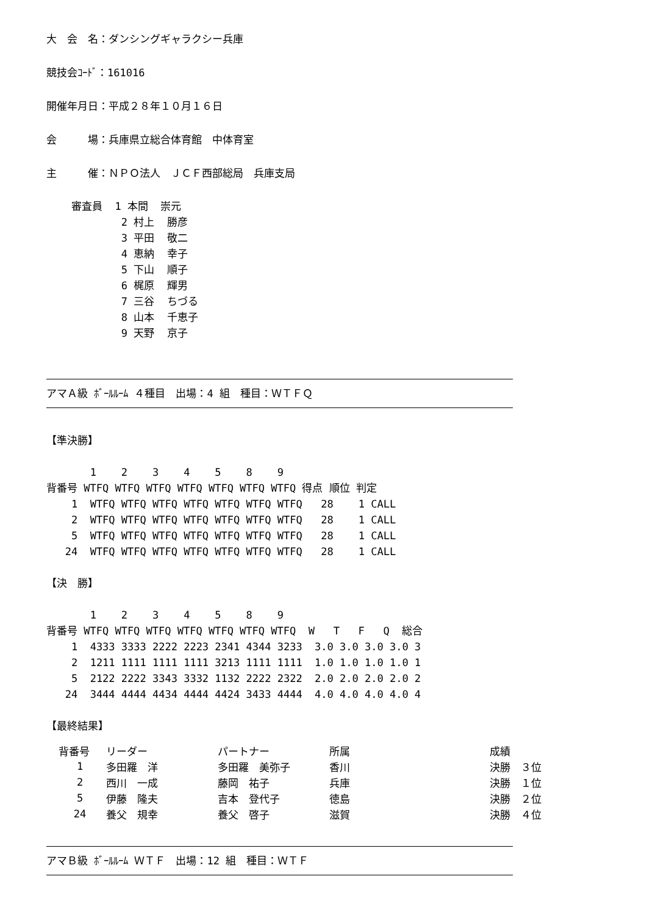大　会　名：ダンシングギャラクシー兵庫
競技会ｺｰﾄﾞ：161016
開催年月日：平成２８年１０月１６日
会　　　場：兵庫県立総合体育館　中体育室
主　　　催：ＮＰＯ法人　ＪＣＦ西部総局　兵庫支局
    審査員  1 本間  崇元
            2 村上  勝彦
            3 平田  敬二
            4 恵納  幸子
            5 下山  順子
            6 梶原  輝男
            7 三谷  ちづる
            8 山本  千恵子
            9 天野  京子
アマＡ級 ﾎﾞｰﾙﾙｰﾑ ４種目　出場：4 組　種目：ＷＴＦＱ
【準決勝】

       1    2    3    4    5    8    9
背番号 WTFQ WTFQ WTFQ WTFQ WTFQ WTFQ WTFQ 得点 順位 判定
    1  WTFQ WTFQ WTFQ WTFQ WTFQ WTFQ WTFQ   28    1 CALL
    2  WTFQ WTFQ WTFQ WTFQ WTFQ WTFQ WTFQ   28    1 CALL
    5  WTFQ WTFQ WTFQ WTFQ WTFQ WTFQ WTFQ   28    1 CALL
   24  WTFQ WTFQ WTFQ WTFQ WTFQ WTFQ WTFQ   28    1 CALL

【決　勝】

       1    2    3    4    5    8    9
背番号 WTFQ WTFQ WTFQ WTFQ WTFQ WTFQ WTFQ  W   T   F   Q  総合
    1  4333 3333 2222 2223 2341 4344 3233  3.0 3.0 3.0 3.0 3
    2  1211 1111 1111 1111 3213 1111 1111  1.0 1.0 1.0 1.0 1
    5  2122 2222 3343 3332 1132 2222 2322  2.0 2.0 2.0 2.0 2
   24  3444 4444 4434 4444 4424 3433 4444  4.0 4.0 4.0 4.0 4

【最終結果】
| 背番号 | リーダー | パートナー | 所属 | 成績 |
| --- | --- | --- | --- | --- |
| 1 | 多田羅 洋 | 多田羅 美弥子 | 香川 | 決勝 ３位 |
| 2 | 西川 一成 | 藤岡 祐子 | 兵庫 | 決勝 １位 |
| 5 | 伊藤 隆夫 | 吉本 登代子 | 徳島 | 決勝 ２位 |
| 24 | 養父 規幸 | 養父 啓子 | 滋賀 | 決勝 ４位 |
アマＢ級 ﾎﾞｰﾙﾙｰﾑ ＷＴＦ　出場：12 組　種目：ＷＴＦ